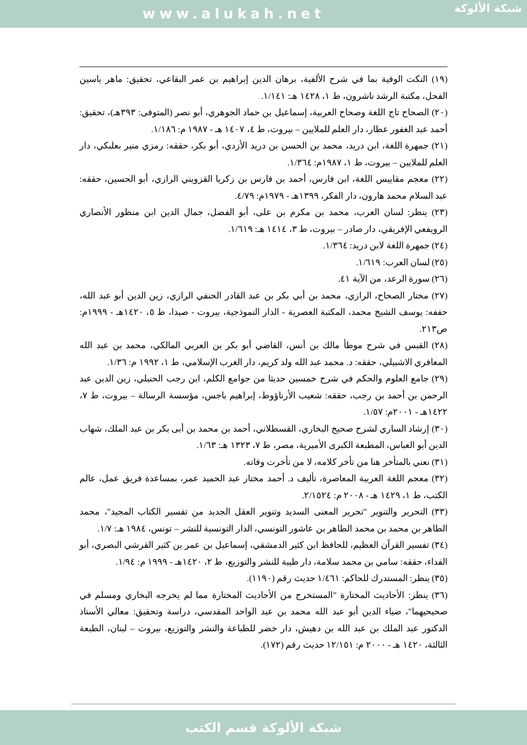www.alukah.net
شبكة الألوكة
(١٩) النكت الوفية بما في شرح الألفية، برهان الدين إبراهيم بن عمر البقاعي، تحقيق: ماهر ياسين الفحل، مكتبة الرشد ناشرون، ط ١، ١٤٢٨ هـ: ١/١٤١.
(٢٠) الصحاح تاج اللغة وصحاح العربية، إسماعيل بن حماد الجوهري، أبو نصر (المتوفى: ٣٩٣هـ)، تحقيق: أحمد عبد الغفور عطار، دار العلم للملايين – بيروت، ط ٤، ١٤٠٧ هـ - ١٩٨٧ م: ١/١٨٦.
(٢١) جمهرة اللغة، ابن دريد، محمد بن الحسن بن دريد الأزدي، أبو بكر، حققه: رمزي منير بعلبكي، دار العلم للملايين – بيروت، ط ١، ١٩٨٧م: ١/٣٦٤.
(٢٢) معجم مقاييس اللغة، ابن فارس، أحمد بن فارس بن زكريا القزويني الرازي، أبو الحسين، حققه: عبد السلام محمد هارون، دار الفكر، ١٣٩٩هـ - ١٩٧٩م: ٤/٧٩.
(٢٣) ينظر: لسان العرب، محمد بن مكرم بن على، أبو الفضل، جمال الدين ابن منظور الأنصاري الرويفعي الإفريقي، دار صادر – بيروت، ط ٣، ١٤١٤ هـ: ١/٦١٩.
(٢٤) جمهرة اللغة لابن دريد: ١/٣٦٤.
(٢٥) لسان العرب: ١/٦١٩.
(٢٦) سورة الرعد، من الآية ٤١.
(٢٧) مختار الصحاح، الرازي، محمد بن أبي بكر بن عبد القادر الحنفي الرازي، زين الدين أبو عبد الله، حففه: يوسف الشيخ محمد، المكتبة العصرية - الدار النموذجية، بيروت - صيدا، ط ٥، ١٤٢٠هـ - ١٩٩٩م: ص٢١٣.
(٢٨) القبس في شرح موطأ مالك بن أنس، القاضي أبو بكر بن العربي المالكي، محمد بن عبد الله المعافري الاشبيلي، حققه: د. محمد عبد الله ولد كريم، دار الغرب الإسلامي، ط ١، ١٩٩٢ م: ١/٣٦.
(٢٩) جامع العلوم والحكم في شرح خمسين حديثا من جوامع الكلم، ابن رجب الحنبلي، زين الدين عبد الرحمن بن أحمد بن رجب، حققه: شعيب الأرناؤوط، إبراهيم باجس، مؤسسة الرسالة – بيروت، ط ٧، ١٤٢٢هـ - ٢٠٠١م: ١/٥٧.
(٣٠) إرشاد الساري لشرح صحيح البخاري، القسطلاني، أحمد بن محمد بن أبى بكر بن عبد الملك، شهاب الدين أبو العباس، المطبعة الكبرى الأميرية، مصر، ط ٧، ١٣٢٣ هـ: ١/٦٣.
(٣١) نعني بالمتأخر هنا من تأخر كلامه، لا من تأخرت وفاته.
(٣٢) معجم اللغة العربية المعاصرة، تأليف د. أحمد مختار عبد الحميد عمر، بمساعدة فريق عمل، عالم الكتب، ط ١، ١٤٢٩ هـ - ٢٠٠٨ م: ٢/١٥٢٤.
(٣٣) التحرير والتنوير "تحرير المعنى السديد وتنوير العقل الجديد من تفسير الكتاب المجيد"، محمد الطاهر بن محمد بن محمد الطاهر بن عاشور التونسي، الدار التونسية للنشر – تونس، ١٩٨٤ هـ: ١/٧.
(٣٤) تفسير القرآن العظيم، للحافظ ابن كثير الدمشقي، إسماعيل بن عمر بن كثير القرشي البصري، أبو الفداء، حققه: سامي بن محمد سلامة، دار طيبة للنشر والتوزيع، ط ٢، ١٤٢٠هـ - ١٩٩٩ م: ١/٩٤.
(٣٥) ينظر: المستدرك للحاكم: ١/٤٦١ حديث رقم (١١٩٠).
(٣٦) ينظر: الأحاديث المختارة "المستخرج من الأحاديث المختارة مما لم يخرجه البخاري ومسلم في صحيحيهما"، ضياء الدين أبو عبد الله محمد بن عبد الواحد المقدسي، دراسة وتحقيق: معالي الأستاذ الدكتور عبد الملك بن عبد الله بن دهيش، دار خضر للطباعة والنشر والتوزيع، بيروت – لبنان، الطبعة الثالثة، ١٤٢٠ هـ - ٢٠٠٠ م: ١٢/١٥١ حديث رقم (١٧٢).
شبكة الألوكة قسم الكتب